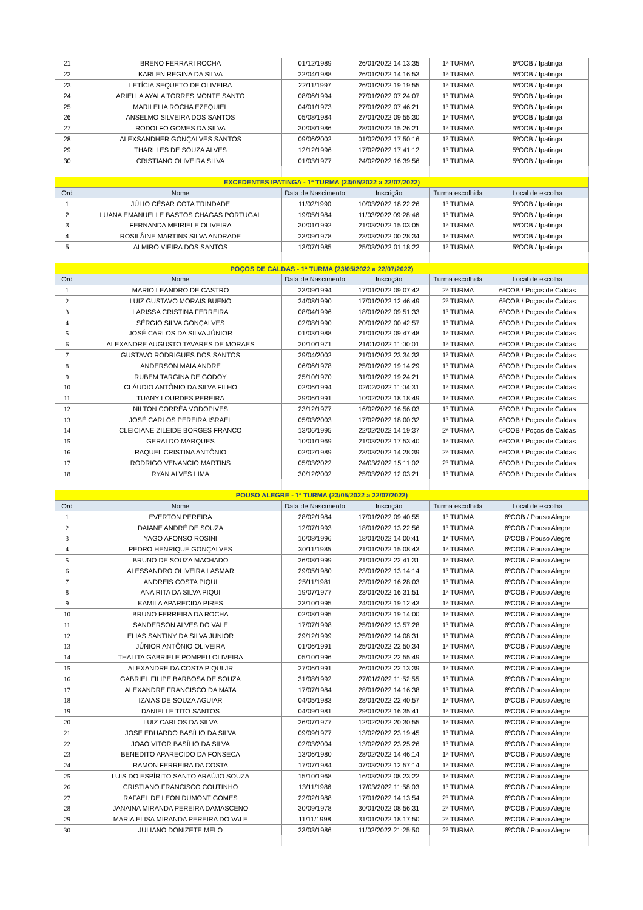| 21 | BRENO FERRARI ROCHA | 01/12/1989 | 26/01/2022 14:13:35 | 1ª TURMA | 5ºCOB / Ipatinga |
| 22 | KARLEN REGINA DA SILVA | 22/04/1988 | 26/01/2022 14:16:53 | 1ª TURMA | 5ºCOB / Ipatinga |
| 23 | LETÍCIA SEQUETO DE OLIVEIRA | 22/11/1997 | 26/01/2022 19:19:55 | 1ª TURMA | 5ºCOB / Ipatinga |
| 24 | ARIELLA AYALA TORRES MONTE SANTO | 08/06/1994 | 27/01/2022 07:24:07 | 1ª TURMA | 5ºCOB / Ipatinga |
| 25 | MARILELIA ROCHA EZEQUIEL | 04/01/1973 | 27/01/2022 07:46:21 | 1ª TURMA | 5ºCOB / Ipatinga |
| 26 | ANSELMO SILVEIRA DOS SANTOS | 05/08/1984 | 27/01/2022 09:55:30 | 1ª TURMA | 5ºCOB / Ipatinga |
| 27 | RODOLFO GOMES DA SILVA | 30/08/1986 | 28/01/2022 15:26:21 | 1ª TURMA | 5ºCOB / Ipatinga |
| 28 | ALEXSANDHER GONÇALVES SANTOS | 09/06/2002 | 01/02/2022 17:50:16 | 1ª TURMA | 5ºCOB / Ipatinga |
| 29 | THARLLES DE SOUZA ALVES | 12/12/1996 | 17/02/2022 17:41:12 | 1ª TURMA | 5ºCOB / Ipatinga |
| 30 | CRISTIANO OLIVEIRA SILVA | 01/03/1977 | 24/02/2022 16:39:56 | 1ª TURMA | 5ºCOB / Ipatinga |
| EXCEDENTES IPATINGA - 1ª TURMA (23/05/2022 a 22/07/2022) | | | | | |
| Ord | Nome | Data de Nascimento | Inscrição | Turma escolhida | Local de escolha |
| 1 | JÚLIO CÉSAR COTA TRINDADE | 11/02/1990 | 10/03/2022 18:22:26 | 1ª TURMA | 5ºCOB / Ipatinga |
| 2 | LUANA EMANUELLE BASTOS CHAGAS PORTUGAL | 19/05/1984 | 11/03/2022 09:28:46 | 1ª TURMA | 5ºCOB / Ipatinga |
| 3 | FERNANDA MEIRIELE OLIVEIRA | 30/01/1992 | 21/03/2022 15:03:05 | 1ª TURMA | 5ºCOB / Ipatinga |
| 4 | ROSILÂINE MARTINS SILVA ANDRADE | 23/09/1978 | 23/03/2022 00:28:34 | 1ª TURMA | 5ºCOB / Ipatinga |
| 5 | ALMIRO VIEIRA DOS SANTOS | 13/07/1985 | 25/03/2022 01:18:22 | 1ª TURMA | 5ºCOB / Ipatinga |
| POÇOS DE CALDAS - 1ª TURMA (23/05/2022 a 22/07/2022) | | | | | |
| Ord | Nome | Data de Nascimento | Inscrição | Turma escolhida | Local de escolha |
| 1 | MARIO LEANDRO DE CASTRO | 23/09/1994 | 17/01/2022 09:07:42 | 2ª TURMA | 6ºCOB / Poços de Caldas |
| 2 | LUIZ GUSTAVO MORAIS BUENO | 24/08/1990 | 17/01/2022 12:46:49 | 2ª TURMA | 6ºCOB / Poços de Caldas |
| 3 | LARISSA CRISTINA FERREIRA | 08/04/1996 | 18/01/2022 09:51:33 | 1ª TURMA | 6ºCOB / Poços de Caldas |
| 4 | SÉRGIO SILVA GONÇALVES | 02/08/1990 | 20/01/2022 00:42:57 | 1ª TURMA | 6ºCOB / Poços de Caldas |
| 5 | JOSÉ CARLOS DA SILVA JÚNIOR | 01/03/1988 | 21/01/2022 09:47:48 | 1ª TURMA | 6ºCOB / Poços de Caldas |
| 6 | ALEXANDRE AUGUSTO TAVARES DE MORAES | 20/10/1971 | 21/01/2022 11:00:01 | 1ª TURMA | 6ºCOB / Poços de Caldas |
| 7 | GUSTAVO RODRIGUES DOS SANTOS | 29/04/2002 | 21/01/2022 23:34:33 | 1ª TURMA | 6ºCOB / Poços de Caldas |
| 8 | ANDERSON MAIA ANDRE | 06/06/1978 | 25/01/2022 19:14:29 | 1ª TURMA | 6ºCOB / Poços de Caldas |
| 9 | RUBEM TARGINA DE GODOY | 25/10/1970 | 31/01/2022 19:24:21 | 1ª TURMA | 6ºCOB / Poços de Caldas |
| 10 | CLÁUDIO ANTÔNIO DA SILVA FILHO | 02/06/1994 | 02/02/2022 11:04:31 | 1ª TURMA | 6ºCOB / Poços de Caldas |
| 11 | TUANY LOURDES PEREIRA | 29/06/1991 | 10/02/2022 18:18:49 | 1ª TURMA | 6ºCOB / Poços de Caldas |
| 12 | NILTON CORRÊA VODOPIVES | 23/12/1977 | 16/02/2022 16:56:03 | 1ª TURMA | 6ºCOB / Poços de Caldas |
| 13 | JOSÉ CARLOS PEREIRA ISRAEL | 05/03/2003 | 17/02/2022 18:00:32 | 1ª TURMA | 6ºCOB / Poços de Caldas |
| 14 | CLEICIANE ZILEIDE BORGES FRANCO | 13/06/1995 | 22/02/2022 14:19:37 | 2ª TURMA | 6ºCOB / Poços de Caldas |
| 15 | GERALDO MARQUES | 10/01/1969 | 21/03/2022 17:53:40 | 1ª TURMA | 6ºCOB / Poços de Caldas |
| 16 | RAQUEL CRISTINA ANTÔNIO | 02/02/1989 | 23/03/2022 14:28:39 | 2ª TURMA | 6ºCOB / Poços de Caldas |
| 17 | RODRIGO VENANCIO MARTINS | 05/03/2022 | 24/03/2022 15:11:02 | 2ª TURMA | 6ºCOB / Poços de Caldas |
| 18 | RYAN ALVES LIMA | 30/12/2002 | 25/03/2022 12:03:21 | 1ª TURMA | 6ºCOB / Poços de Caldas |
| POUSO ALEGRE - 1ª TURMA (23/05/2022 a 22/07/2022) | | | | | |
| Ord | Nome | Data de Nascimento | Inscrição | Turma escolhida | Local de escolha |
| 1 | EVERTON PEREIRA | 28/02/1984 | 17/01/2022 09:40:55 | 1ª TURMA | 6ºCOB / Pouso Alegre |
| 2 | DAIANE ANDRÉ DE SOUZA | 12/07/1993 | 18/01/2022 13:22:56 | 1ª TURMA | 6ºCOB / Pouso Alegre |
| 3 | YAGO AFONSO ROSINI | 10/08/1996 | 18/01/2022 14:00:41 | 1ª TURMA | 6ºCOB / Pouso Alegre |
| 4 | PEDRO HENRIQUE GONÇALVES | 30/11/1985 | 21/01/2022 15:08:43 | 1ª TURMA | 6ºCOB / Pouso Alegre |
| 5 | BRUNO DE SOUZA MACHADO | 26/08/1999 | 21/01/2022 22:41:31 | 1ª TURMA | 6ºCOB / Pouso Alegre |
| 6 | ALESSANDRO OLIVEIRA LASMAR | 29/05/1980 | 23/01/2022 13:14:14 | 1ª TURMA | 6ºCOB / Pouso Alegre |
| 7 | ANDREIS COSTA PIQUI | 25/11/1981 | 23/01/2022 16:28:03 | 1ª TURMA | 6ºCOB / Pouso Alegre |
| 8 | ANA RITA DA SILVA PIQUI | 19/07/1977 | 23/01/2022 16:31:51 | 1ª TURMA | 6ºCOB / Pouso Alegre |
| 9 | KAMILA APARECIDA PIRES | 23/10/1995 | 24/01/2022 19:12:43 | 1ª TURMA | 6ºCOB / Pouso Alegre |
| 10 | BRUNO FERREIRA DA ROCHA | 02/08/1995 | 24/01/2022 19:14:00 | 1ª TURMA | 6ºCOB / Pouso Alegre |
| 11 | SANDERSON ALVES DO VALE | 17/07/1998 | 25/01/2022 13:57:28 | 1ª TURMA | 6ºCOB / Pouso Alegre |
| 12 | ELIAS SANTINY DA SILVA JUNIOR | 29/12/1999 | 25/01/2022 14:08:31 | 1ª TURMA | 6ºCOB / Pouso Alegre |
| 13 | JÚNIOR ANTÔNIO OLIVEIRA | 01/06/1991 | 25/01/2022 22:50:34 | 1ª TURMA | 6ºCOB / Pouso Alegre |
| 14 | THALITA GABRIELE POMPEU OLIVEIRA | 05/10/1996 | 25/01/2022 22:55:49 | 1ª TURMA | 6ºCOB / Pouso Alegre |
| 15 | ALEXANDRE DA COSTA PIQUI JR | 27/06/1991 | 26/01/2022 22:13:39 | 1ª TURMA | 6ºCOB / Pouso Alegre |
| 16 | GABRIEL FILIPE BARBOSA DE SOUZA | 31/08/1992 | 27/01/2022 11:52:55 | 1ª TURMA | 6ºCOB / Pouso Alegre |
| 17 | ALEXANDRE FRANCISCO DA MATA | 17/07/1984 | 28/01/2022 14:16:38 | 1ª TURMA | 6ºCOB / Pouso Alegre |
| 18 | IZAIAS DE SOUZA AGUIAR | 04/05/1983 | 28/01/2022 22:40:57 | 1ª TURMA | 6ºCOB / Pouso Alegre |
| 19 | DANIELLE TITO SANTOS | 04/09/1981 | 29/01/2022 16:35:41 | 1ª TURMA | 6ºCOB / Pouso Alegre |
| 20 | LUIZ CARLOS DA SILVA | 26/07/1977 | 12/02/2022 20:30:55 | 1ª TURMA | 6ºCOB / Pouso Alegre |
| 21 | JOSE EDUARDO BASÍLIO DA SILVA | 09/09/1977 | 13/02/2022 23:19:45 | 1ª TURMA | 6ºCOB / Pouso Alegre |
| 22 | JOAO VITOR BASÍLIO DA SILVA | 02/03/2004 | 13/02/2022 23:25:26 | 1ª TURMA | 6ºCOB / Pouso Alegre |
| 23 | BENEDITO APARECIDO DA FONSECA | 13/06/1980 | 28/02/2022 14:46:14 | 1ª TURMA | 6ºCOB / Pouso Alegre |
| 24 | RAMON FERREIRA DA COSTA | 17/07/1984 | 07/03/2022 12:57:14 | 1ª TURMA | 6ºCOB / Pouso Alegre |
| 25 | LUIS DO ESPÍRITO SANTO ARAÚJO SOUZA | 15/10/1968 | 16/03/2022 08:23:22 | 1ª TURMA | 6ºCOB / Pouso Alegre |
| 26 | CRISTIANO FRANCISCO COUTINHO | 13/11/1986 | 17/03/2022 11:58:03 | 1ª TURMA | 6ºCOB / Pouso Alegre |
| 27 | RAFAEL DE LEON DUMONT GOMES | 22/02/1988 | 17/01/2022 14:13:54 | 2ª TURMA | 6ºCOB / Pouso Alegre |
| 28 | JANAINA MIRANDA PEREIRA DAMASCENO | 30/09/1978 | 30/01/2022 08:56:31 | 2ª TURMA | 6ºCOB / Pouso Alegre |
| 29 | MARIA ELISA MIRANDA PEREIRA DO VALE | 11/11/1998 | 31/01/2022 18:17:50 | 2ª TURMA | 6ºCOB / Pouso Alegre |
| 30 | JULIANO DONIZETE MELO | 23/03/1986 | 11/02/2022 21:25:50 | 2ª TURMA | 6ºCOB / Pouso Alegre |